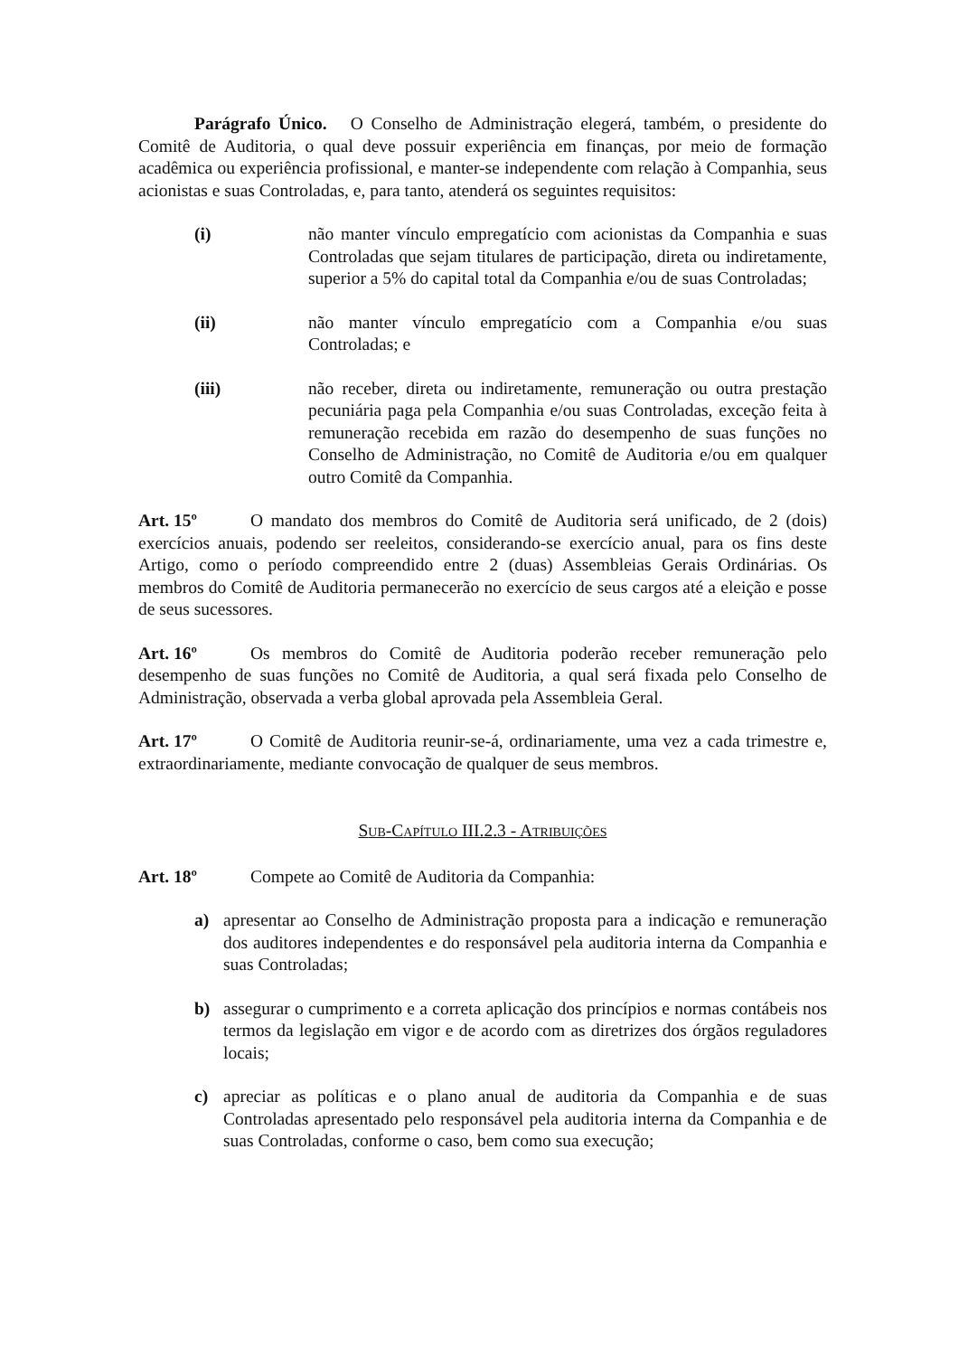Parágrafo Único. O Conselho de Administração elegerá, também, o presidente do Comitê de Auditoria, o qual deve possuir experiência em finanças, por meio de formação acadêmica ou experiência profissional, e manter-se independente com relação à Companhia, seus acionistas e suas Controladas, e, para tanto, atenderá os seguintes requisitos:
(i) não manter vínculo empregatício com acionistas da Companhia e suas Controladas que sejam titulares de participação, direta ou indiretamente, superior a 5% do capital total da Companhia e/ou de suas Controladas;
(ii) não manter vínculo empregatício com a Companhia e/ou suas Controladas; e
(iii) não receber, direta ou indiretamente, remuneração ou outra prestação pecuniária paga pela Companhia e/ou suas Controladas, exceção feita à remuneração recebida em razão do desempenho de suas funções no Conselho de Administração, no Comitê de Auditoria e/ou em qualquer outro Comitê da Companhia.
Art. 15º O mandato dos membros do Comitê de Auditoria será unificado, de 2 (dois) exercícios anuais, podendo ser reeleitos, considerando-se exercício anual, para os fins deste Artigo, como o período compreendido entre 2 (duas) Assembleias Gerais Ordinárias. Os membros do Comitê de Auditoria permanecerão no exercício de seus cargos até a eleição e posse de seus sucessores.
Art. 16º Os membros do Comitê de Auditoria poderão receber remuneração pelo desempenho de suas funções no Comitê de Auditoria, a qual será fixada pelo Conselho de Administração, observada a verba global aprovada pela Assembleia Geral.
Art. 17º O Comitê de Auditoria reunir-se-á, ordinariamente, uma vez a cada trimestre e, extraordinariamente, mediante convocação de qualquer de seus membros.
SUB-CAPÍTULO III.2.3 - ATRIBUIÇÕES
Art. 18º Compete ao Comitê de Auditoria da Companhia:
a) apresentar ao Conselho de Administração proposta para a indicação e remuneração dos auditores independentes e do responsável pela auditoria interna da Companhia e suas Controladas;
b) assegurar o cumprimento e a correta aplicação dos princípios e normas contábeis nos termos da legislação em vigor e de acordo com as diretrizes dos órgãos reguladores locais;
c) apreciar as políticas e o plano anual de auditoria da Companhia e de suas Controladas apresentado pelo responsável pela auditoria interna da Companhia e de suas Controladas, conforme o caso, bem como sua execução;